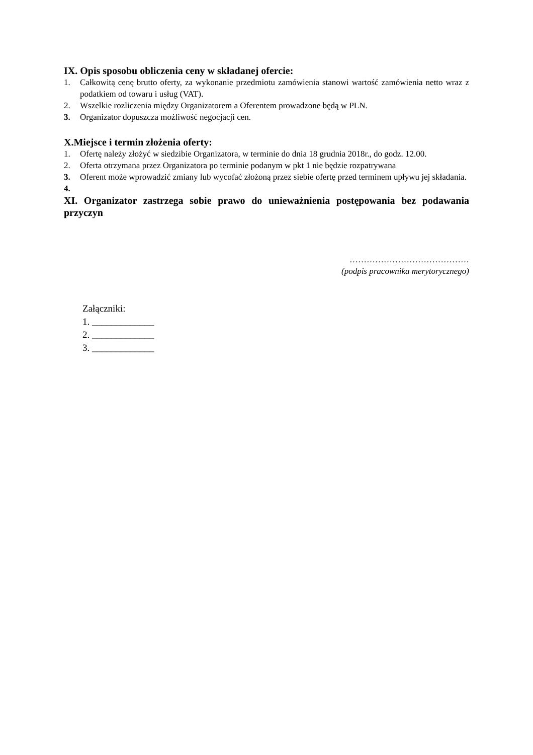IX. Opis sposobu obliczenia ceny w składanej ofercie:
1. Całkowitą cenę brutto oferty, za wykonanie przedmiotu zamówienia stanowi wartość zamówienia netto wraz z podatkiem od towaru i usług (VAT).
2. Wszelkie rozliczenia między Organizatorem a Oferentem prowadzone będą w PLN.
3. Organizator dopuszcza możliwość negocjacji cen.
X.Miejsce i termin złożenia oferty:
1. Ofertę należy złożyć w siedzibie Organizatora, w terminie do dnia 18 grudnia 2018r., do godz. 12.00.
2. Oferta otrzymana przez Organizatora po terminie podanym w pkt 1 nie będzie rozpatrywana
3. Oferent może wprowadzić zmiany lub wycofać złożoną przez siebie ofertę przed terminem upływu jej składania.
4.
XI. Organizator zastrzega sobie prawo do unieważnienia postępowania bez podawania przyczyn
……………………………………
(podpis pracownika merytorycznego)
Załączniki:
1. _____________
2. _____________
3. _____________